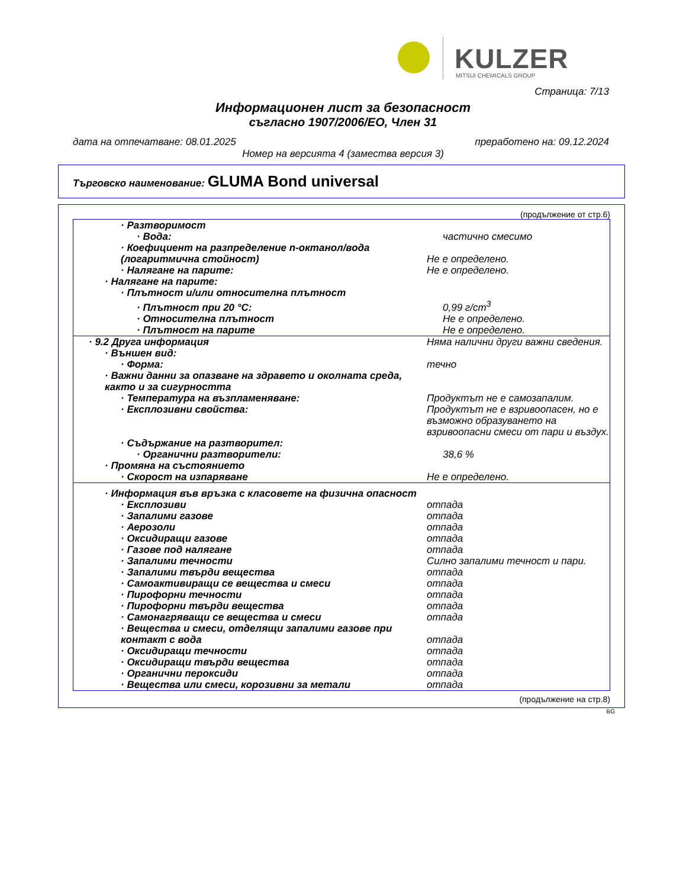KULZER
MITSUI CHEMICALS GROUP
Страница: 7/13
Информационен лист за безопасност
съгласно 1907/2006/ЕО, Член 31
дата на отпечатване: 08.01.2025 преработено на: 09.12.2024
Номер на версията 4 (замества версия 3)
Търговско наименование: GLUMA Bond universal
(продължение от стр.6)
| · Разтворимост | |
| · Вода: | частично смесимо |
| · Коефициент на разпределение n-октанол/вода (логаритмична стойност) | Не е определено. |
| · Налягане на парите: | Не е определено. |
| · Налягане на парите: | |
| · Плътност и/или относителна плътност | |
| · Плътност при 20 °C: | 0,99 г/cm<sup>3</sup> |
| · Относителна плътност | Не е определено. |
| · Плътност на парите | Не е определено. |
| · 9.2 Друга информация | Няма налични други важни сведения. |
| · Външен вид: | |
| · Форма: | течно |
| · Важни данни за опазване на здравето и околната среда, както и за сигурността | |
| · Температура на възпламеняване: | Продуктът не е самозапалим. |
| · Експлозивни свойства: | Продуктът не е взривоопасен, но е възможно образуването на взривоопасни смеси от пари и въздух. |
| · Съдържание на разтворител: | |
| · Органични разтворители: | 38,6 % |
| · Промяна на състоянието | |
| · Скорост на изпаряване | Не е определено. |
| · Информация във връзка с класовете на физична опасност | |
| · Експлозиви | отпада |
| · Запалими газове | отпада |
| · Аерозоли | отпада |
| · Оксидиращи газове | отпада |
| · Газове под налягане | отпада |
| · Запалими течности | Силно запалими течност и пари. |
| · Запалими твърди вещества | отпада |
| · Самоактивиращи се вещества и смеси | отпада |
| · Пирофорни течности | отпада |
| · Пирофорни твърди вещества | отпада |
| · Самонагряващи се вещества и смеси | отпада |
| · Вещества и смеси, отделящи запалими газове при контакт с вода | отпада |
| · Оксидиращи течности | отпада |
| · Оксидиращи твърди вещества | отпада |
| · Органични пероксиди | отпада |
| · Вещества или смеси, корозивни за метали | отпада |
(продължение на стр.8)
BG